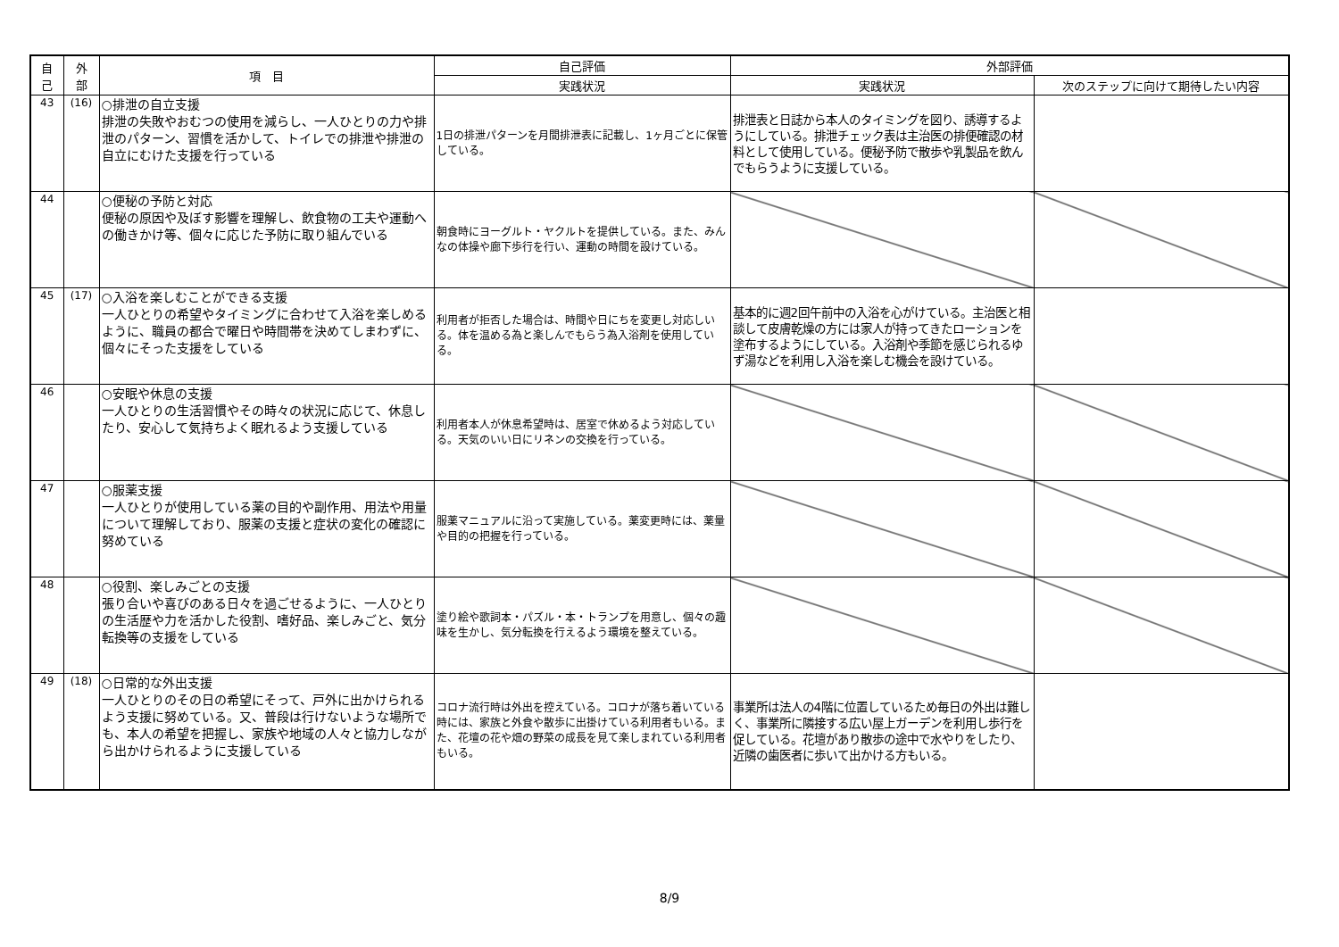| 自 己 | 外 部 | 項 目 | 自己評価 | 外部評価 | |
| --- | --- | --- | --- | --- | --- |
| | | | 実践状況 | 実践状況 | 次のステップに向けて期待したい内容 |
| 43 | (16) | ○排泄の自立支援 排泄の失敗やおむつの使用を減らし、一人ひとりの力や排泄のパターン、習慣を活かして、トイレでの排泄や排泄の自立にむけた支援を行っている | 1日の排泄パターンを月間排泄表に記載し、1ヶ月ごとに保管している。 | 排泄表と日誌から本人のタイミングを図り、誘導するようにしている。排泄チェック表は主治医の排便確認の材料として使用している。便秘予防で散歩や乳製品を飲んでもらうように支援している。 | |
| 44 | | ○便秘の予防と対応 便秘の原因や及ぼす影響を理解し、飲食物の工夫や運動への働きかけ等、個々に応じた予防に取り組んでいる | 朝食時にヨーグルト・ヤクルトを提供している。また、みんなの体操や廊下歩行を行い、運動の時間を設けている。 | | |
| 45 | (17) | ○入浴を楽しむことができる支援 一人ひとりの希望やタイミングに合わせて入浴を楽しめるように、職員の都合で曜日や時間帯を決めてしまわずに、個々にそった支援をしている | 利用者が拒否した場合は、時間や日にちを変更し対応しいる。体を温める為と楽しんでもらう為入浴剤を使用している。 | 基本的に週2回午前中の入浴を心がけている。主治医と相談して皮膚乾燥の方には家人が持ってきたローションを塗布するようにしている。入浴剤や季節を感じられるゆず湯などを利用し入浴を楽しむ機会を設けている。 | |
| 46 | | ○安眠や休息の支援 一人ひとりの生活習慣やその時々の状況に応じて、休息したり、安心して気持ちよく眠れるよう支援している | 利用者本人が休息希望時は、居室で休めるよう対応している。天気のいい日にリネンの交換を行っている。 | | |
| 47 | | ○服薬支援 一人ひとりが使用している薬の目的や副作用、用法や用量について理解しており、服薬の支援と症状の変化の確認に努めている | 服薬マニュアルに沿って実施している。薬変更時には、薬量や目的の把握を行っている。 | | |
| 48 | | ○役割、楽しみごとの支援 張り合いや喜びのある日々を過ごせるように、一人ひとりの生活歴や力を活かした役割、嗜好品、楽しみごと、気分転換等の支援をしている | 塗り絵や歌詞本・パズル・本・トランプを用意し、個々の趣味を生かし、気分転換を行えるよう環境を整えている。 | | |
| 49 | (18) | ○日常的な外出支援 一人ひとりのその日の希望にそって、戸外に出かけられるよう支援に努めている。又、普段は行けないような場所でも、本人の希望を把握し、家族や地域の人々と協力しながら出かけられるように支援している | コロナ流行時は外出を控えている。コロナが落ち着いている時には、家族と外食や散歩に出掛けている利用者もいる。また、花壇の花や畑の野菜の成長を見て楽しまれている利用者もいる。 | 事業所は法人の4階に位置しているため毎日の外出は難しく、事業所に隣接する広い屋上ガーデンを利用し歩行を促している。花壇があり散歩の途中で水やりをしたり、近隣の歯医者に歩いて出かける方もいる。 | |
8/9